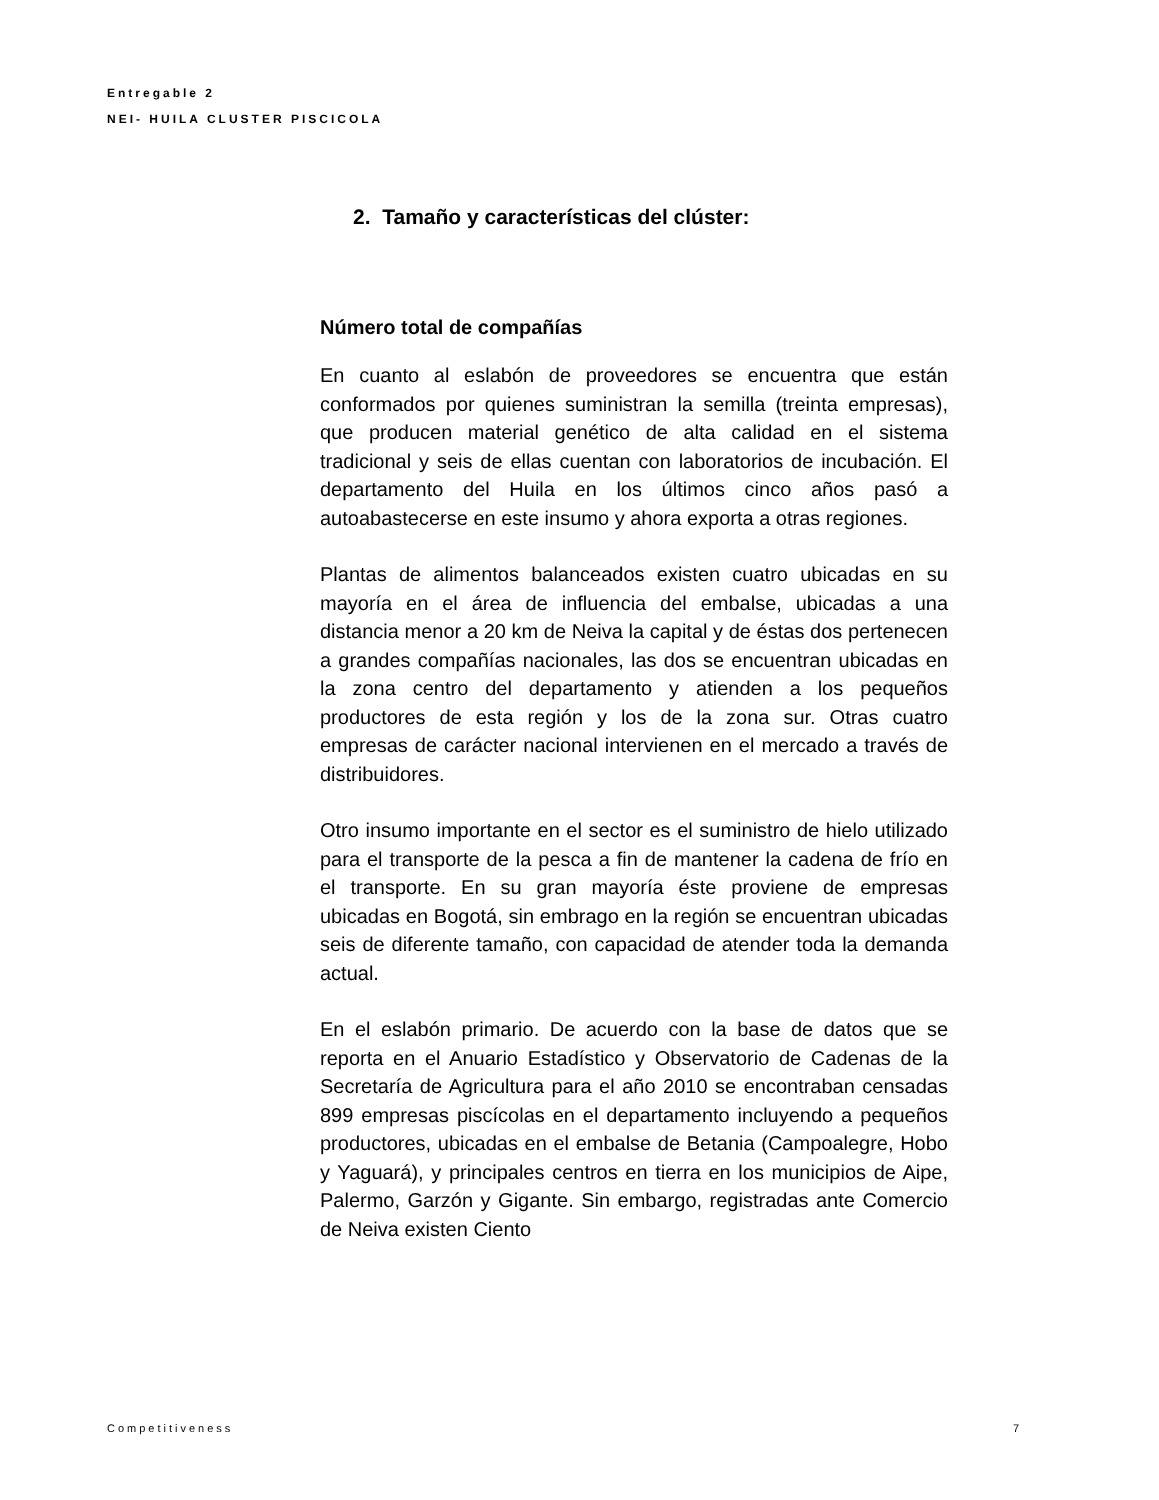Entregable 2
NEI- HUILA CLUSTER PISCICOLA
2. Tamaño y características del clúster:
Número total de compañías
En cuanto al eslabón de proveedores se encuentra que están conformados por quienes suministran la semilla (treinta empresas), que producen material genético de alta calidad en el sistema tradicional y seis de ellas cuentan con laboratorios de incubación. El departamento del Huila en los últimos cinco años pasó a autoabastecerse en este insumo y ahora exporta a otras regiones.
Plantas de alimentos balanceados existen cuatro ubicadas en su mayoría en el área de influencia del embalse, ubicadas a una distancia menor a 20 km de Neiva la capital y de éstas dos pertenecen a grandes compañías nacionales, las dos se encuentran ubicadas en la zona centro del departamento y atienden a los pequeños productores de esta región y los de la zona sur. Otras cuatro empresas de carácter nacional intervienen en el mercado a través de distribuidores.
Otro insumo importante en el sector es el suministro de hielo utilizado para el transporte de la pesca a fin de mantener la cadena de frío en el transporte. En su gran mayoría éste proviene de empresas ubicadas en Bogotá, sin embrago en la región se encuentran ubicadas seis de diferente tamaño, con capacidad de atender toda la demanda actual.
En el eslabón primario. De acuerdo con la base de datos que se reporta en el Anuario Estadístico y Observatorio de Cadenas de la Secretaría de Agricultura para el año 2010 se encontraban censadas 899 empresas piscícolas en el departamento incluyendo a pequeños productores, ubicadas en el embalse de Betania (Campoalegre, Hobo y Yaguará), y principales centros en tierra en los municipios de Aipe, Palermo, Garzón y Gigante. Sin embargo, registradas ante Comercio de Neiva existen Ciento
Competitiveness 7